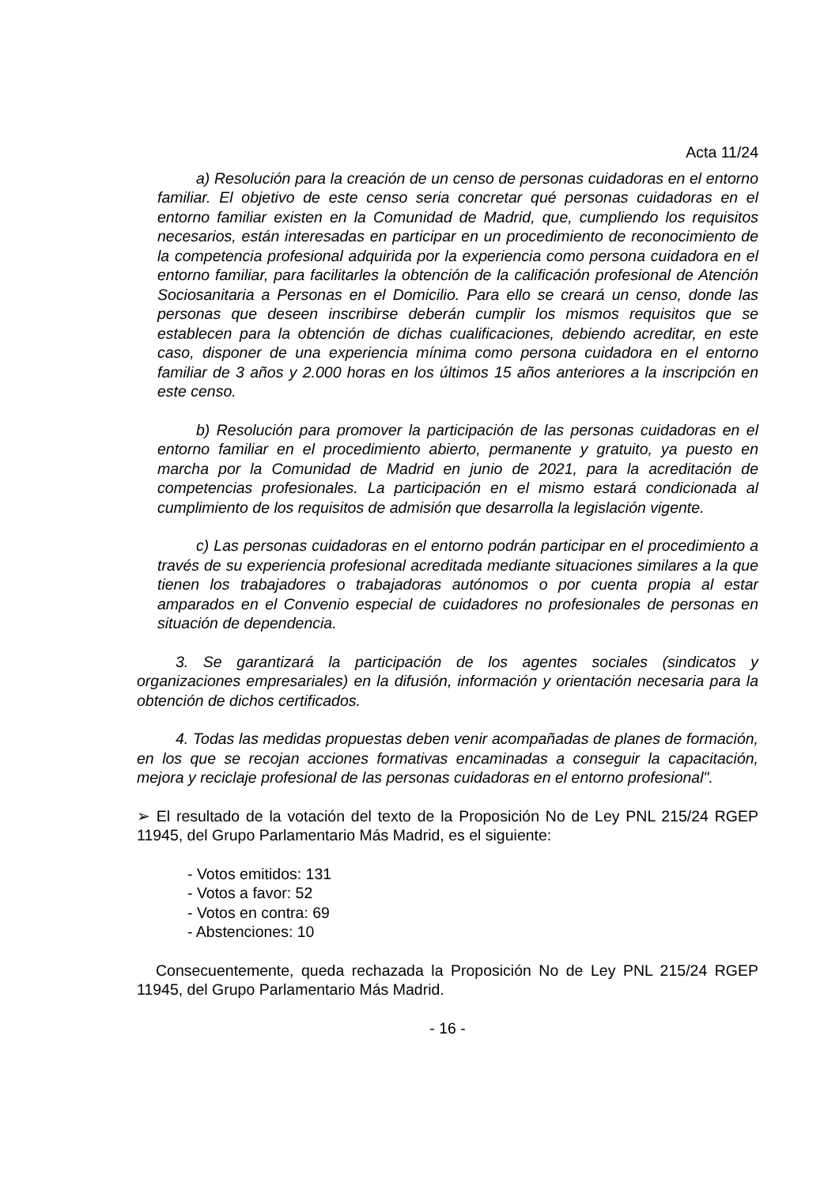Acta 11/24
a) Resolución para la creación de un censo de personas cuidadoras en el entorno familiar. El objetivo de este censo seria concretar qué personas cuidadoras en el entorno familiar existen en la Comunidad de Madrid, que, cumpliendo los requisitos necesarios, están interesadas en participar en un procedimiento de reconocimiento de la competencia profesional adquirida por la experiencia como persona cuidadora en el entorno familiar, para facilitarles la obtención de la calificación profesional de Atención Sociosanitaria a Personas en el Domicilio. Para ello se creará un censo, donde las personas que deseen inscribirse deberán cumplir los mismos requisitos que se establecen para la obtención de dichas cualificaciones, debiendo acreditar, en este caso, disponer de una experiencia mínima como persona cuidadora en el entorno familiar de 3 años y 2.000 horas en los últimos 15 años anteriores a la inscripción en este censo.
b) Resolución para promover la participación de las personas cuidadoras en el entorno familiar en el procedimiento abierto, permanente y gratuito, ya puesto en marcha por la Comunidad de Madrid en junio de 2021, para la acreditación de competencias profesionales. La participación en el mismo estará condicionada al cumplimiento de los requisitos de admisión que desarrolla la legislación vigente.
c) Las personas cuidadoras en el entorno podrán participar en el procedimiento a través de su experiencia profesional acreditada mediante situaciones similares a la que tienen los trabajadores o trabajadoras autónomos o por cuenta propia al estar amparados en el Convenio especial de cuidadores no profesionales de personas en situación de dependencia.
3. Se garantizará la participación de los agentes sociales (sindicatos y organizaciones empresariales) en la difusión, información y orientación necesaria para la obtención de dichos certificados.
4. Todas las medidas propuestas deben venir acompañadas de planes de formación, en los que se recojan acciones formativas encaminadas a conseguir la capacitación, mejora y reciclaje profesional de las personas cuidadoras en el entorno profesional".
➢ El resultado de la votación del texto de la Proposición No de Ley PNL 215/24 RGEP 11945, del Grupo Parlamentario Más Madrid, es el siguiente:
- Votos emitidos: 131
- Votos a favor: 52
- Votos en contra: 69
- Abstenciones: 10
Consecuentemente, queda rechazada la Proposición No de Ley PNL 215/24 RGEP 11945, del Grupo Parlamentario Más Madrid.
- 16 -